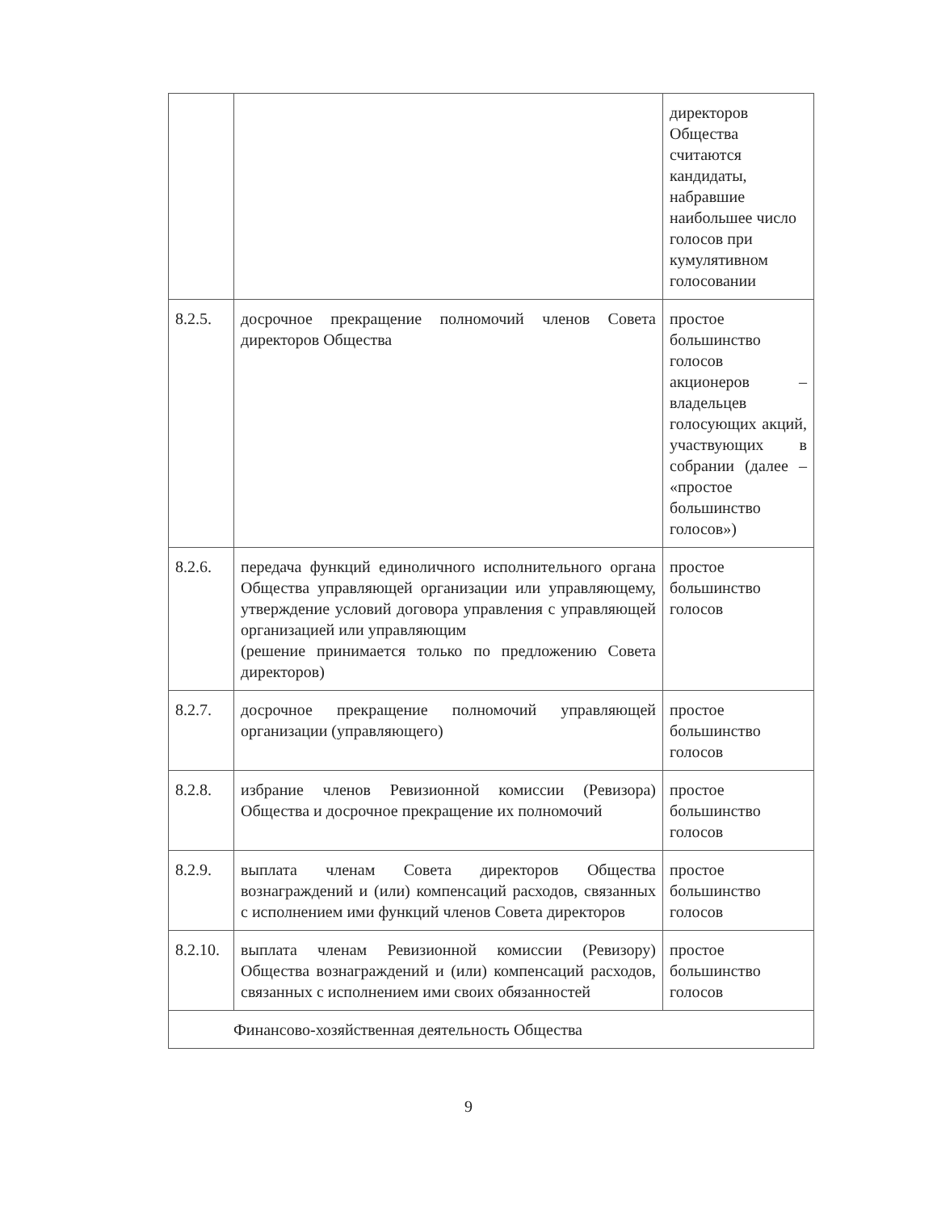| | | директоров Общества считаются кандидаты, набравшие наибольшее число голосов при кумулятивном голосовании |
| 8.2.5. | досрочное прекращение полномочий членов Совета директоров Общества | простое большинство голосов акционеров – владельцев голосующих акций, участвующих в собрании (далее – «простое большинство голосов») |
| 8.2.6. | передача функций единоличного исполнительного органа Общества управляющей организации или управляющему, утверждение условий договора управления с управляющей организацией или управляющим (решение принимается только по предложению Совета директоров) | простое большинство голосов |
| 8.2.7. | досрочное прекращение полномочий управляющей организации (управляющего) | простое большинство голосов |
| 8.2.8. | избрание членов Ревизионной комиссии (Ревизора) Общества и досрочное прекращение их полномочий | простое большинство голосов |
| 8.2.9. | выплата членам Совета директоров Общества вознаграждений и (или) компенсаций расходов, связанных с исполнением ими функций членов Совета директоров | простое большинство голосов |
| 8.2.10. | выплата членам Ревизионной комиссии (Ревизору) Общества вознаграждений и (или) компенсаций расходов, связанных с исполнением ими своих обязанностей | простое большинство голосов |
| Финансово-хозяйственная деятельность Общества | | |
9